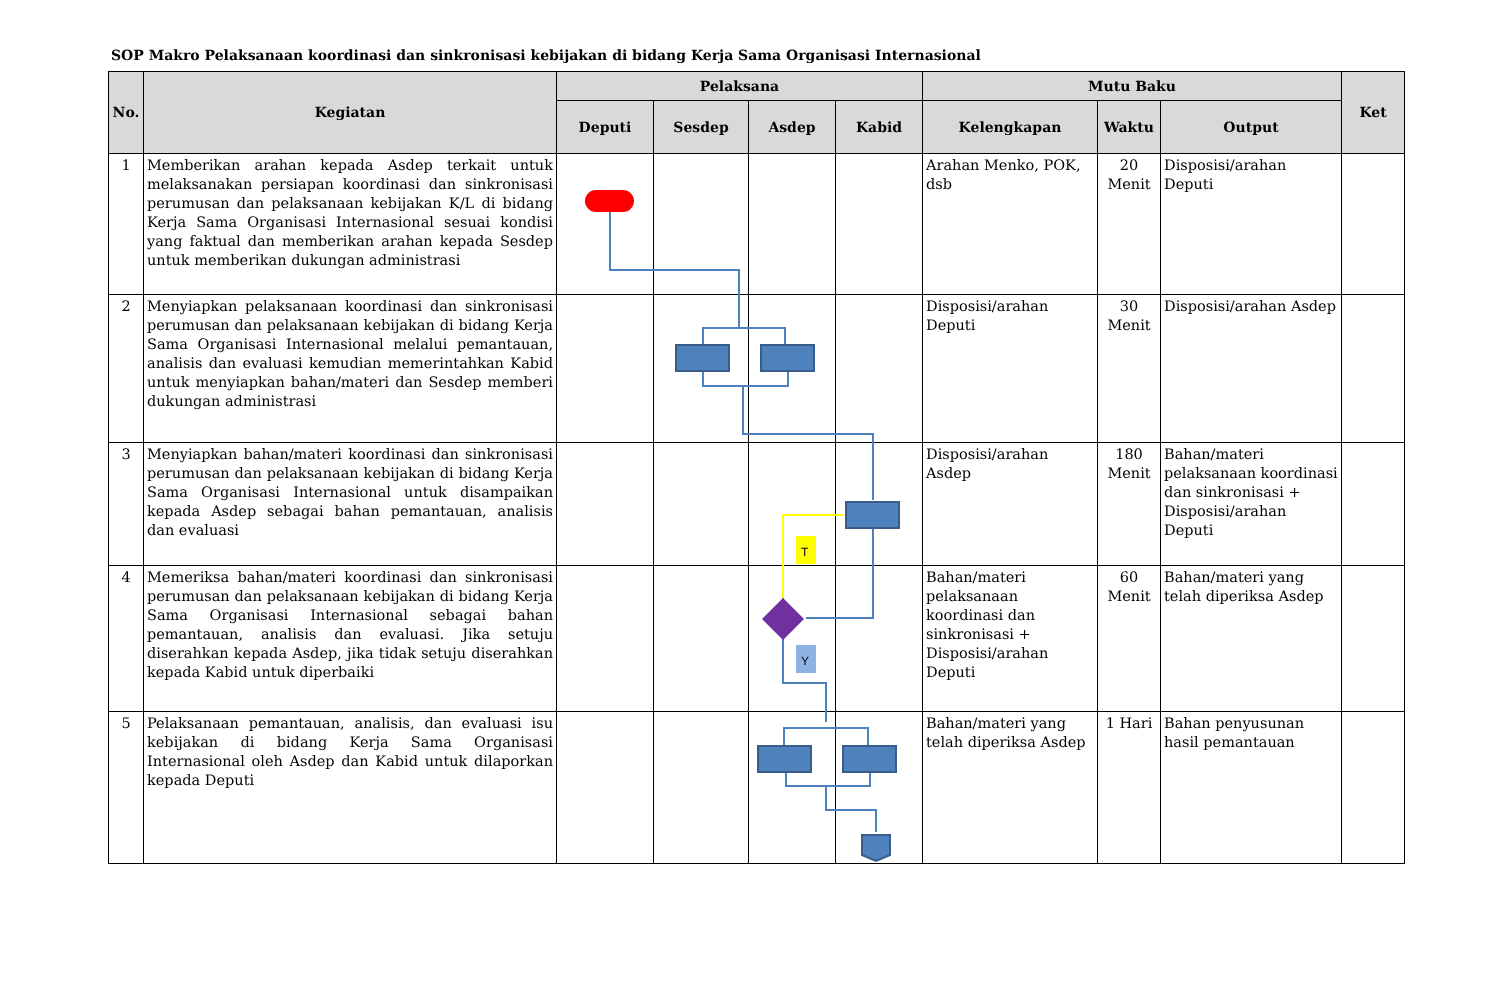SOP Makro Pelaksanaan koordinasi dan sinkronisasi kebijakan di bidang Kerja Sama Organisasi Internasional
| No. | Kegiatan | Pelaksana | | | | Mutu Baku | | | Ket |
| --- | --- | --- | --- | --- | --- | --- | --- | --- | --- |
| | | Deputi | Sesdep | Asdep | Kabid | Kelengkapan | Waktu | Output | |
| 1 | Memberikan arahan kepada Asdep terkait untuk melaksanakan persiapan koordinasi dan sinkronisasi perumusan dan pelaksanaan kebijakan K/L di bidang Kerja Sama Organisasi Internasional sesuai kondisi yang faktual dan memberikan arahan kepada Sesdep untuk memberikan dukungan administrasi | | | | | Arahan Menko, POK, dsb | 20 Menit | Disposisi/arahan Deputi | |
| 2 | Menyiapkan pelaksanaan koordinasi dan sinkronisasi perumusan dan pelaksanaan kebijakan di bidang Kerja Sama Organisasi Internasional melalui pemantauan, analisis dan evaluasi kemudian memerintahkan Kabid untuk menyiapkan bahan/materi dan Sesdep memberi dukungan administrasi | | | | | Disposisi/arahan Deputi | 30 Menit | Disposisi/arahan Asdep | |
| 3 | Menyiapkan bahan/materi koordinasi dan sinkronisasi perumusan dan pelaksanaan kebijakan di bidang Kerja Sama Organisasi Internasional untuk disampaikan kepada Asdep sebagai bahan pemantauan, analisis dan evaluasi | | | | | Disposisi/arahan Asdep | 180 Menit | Bahan/materi pelaksanaan koordinasi dan sinkronisasi + Disposisi/arahan Deputi | |
| 4 | Memeriksa bahan/materi koordinasi dan sinkronisasi perumusan dan pelaksanaan kebijakan di bidang Kerja Sama Organisasi Internasional sebagai bahan pemantauan, analisis dan evaluasi. Jika setuju diserahkan kepada Asdep, jika tidak setuju diserahkan kepada Kabid untuk diperbaiki | | | | | Bahan/materi pelaksanaan koordinasi dan sinkronisasi + Disposisi/arahan Deputi | 60 Menit | Bahan/materi yang telah diperiksa Asdep | |
| 5 | Pelaksanaan pemantauan, analisis, dan evaluasi isu kebijakan di bidang Kerja Sama Organisasi Internasional oleh Asdep dan Kabid untuk dilaporkan kepada Deputi | | | | | Bahan/materi yang telah diperiksa Asdep | 1 Hari | Bahan penyusunan hasil pemantauan | |
T
Y